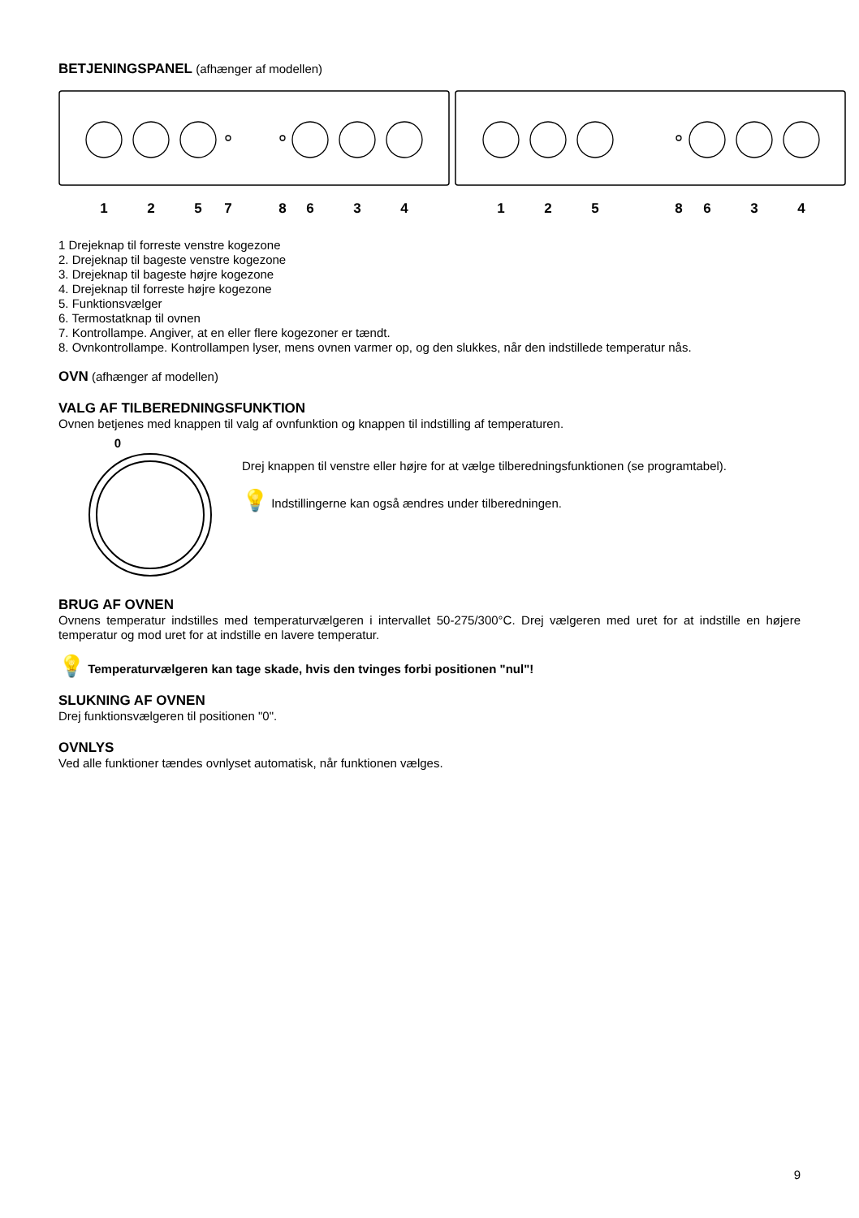BETJENINGSPANEL (afhænger af modellen)
1
2
5
7
8
6
3
4
1
2
5
8
6
3
4
1 Drejeknap til forreste venstre kogezone
2. Drejeknap til bageste venstre kogezone
3. Drejeknap til bageste højre kogezone
4. Drejeknap til forreste højre kogezone
5. Funktionsvælger
6. Termostatknap til ovnen
7. Kontrollampe. Angiver, at en eller flere kogezoner er tændt.
8. Ovnkontrollampe. Kontrollampen lyser, mens ovnen varmer op, og den slukkes, når den indstillede temperatur nås.
OVN (afhænger af modellen)
VALG AF TILBEREDNINGSFUNKTION
Ovnen betjenes med knappen til valg af ovnfunktion og knappen til indstilling af temperaturen.
0
Drej knappen til venstre eller højre for at vælge tilberedningsfunktionen (se programtabel).
💡 Indstillingerne kan også ændres under tilberedningen.
BRUG AF OVNEN
Ovnens temperatur indstilles med temperaturvælgeren i intervallet 50-275/300°C. Drej vælgeren med uret for at indstille en højere temperatur og mod uret for at indstille en lavere temperatur.
💡 Temperaturvælgeren kan tage skade, hvis den tvinges forbi positionen "nul"!
SLUKNING AF OVNEN
Drej funktionsvælgeren til positionen "0".
OVNLYS
Ved alle funktioner tændes ovnlyset automatisk, når funktionen vælges.
9